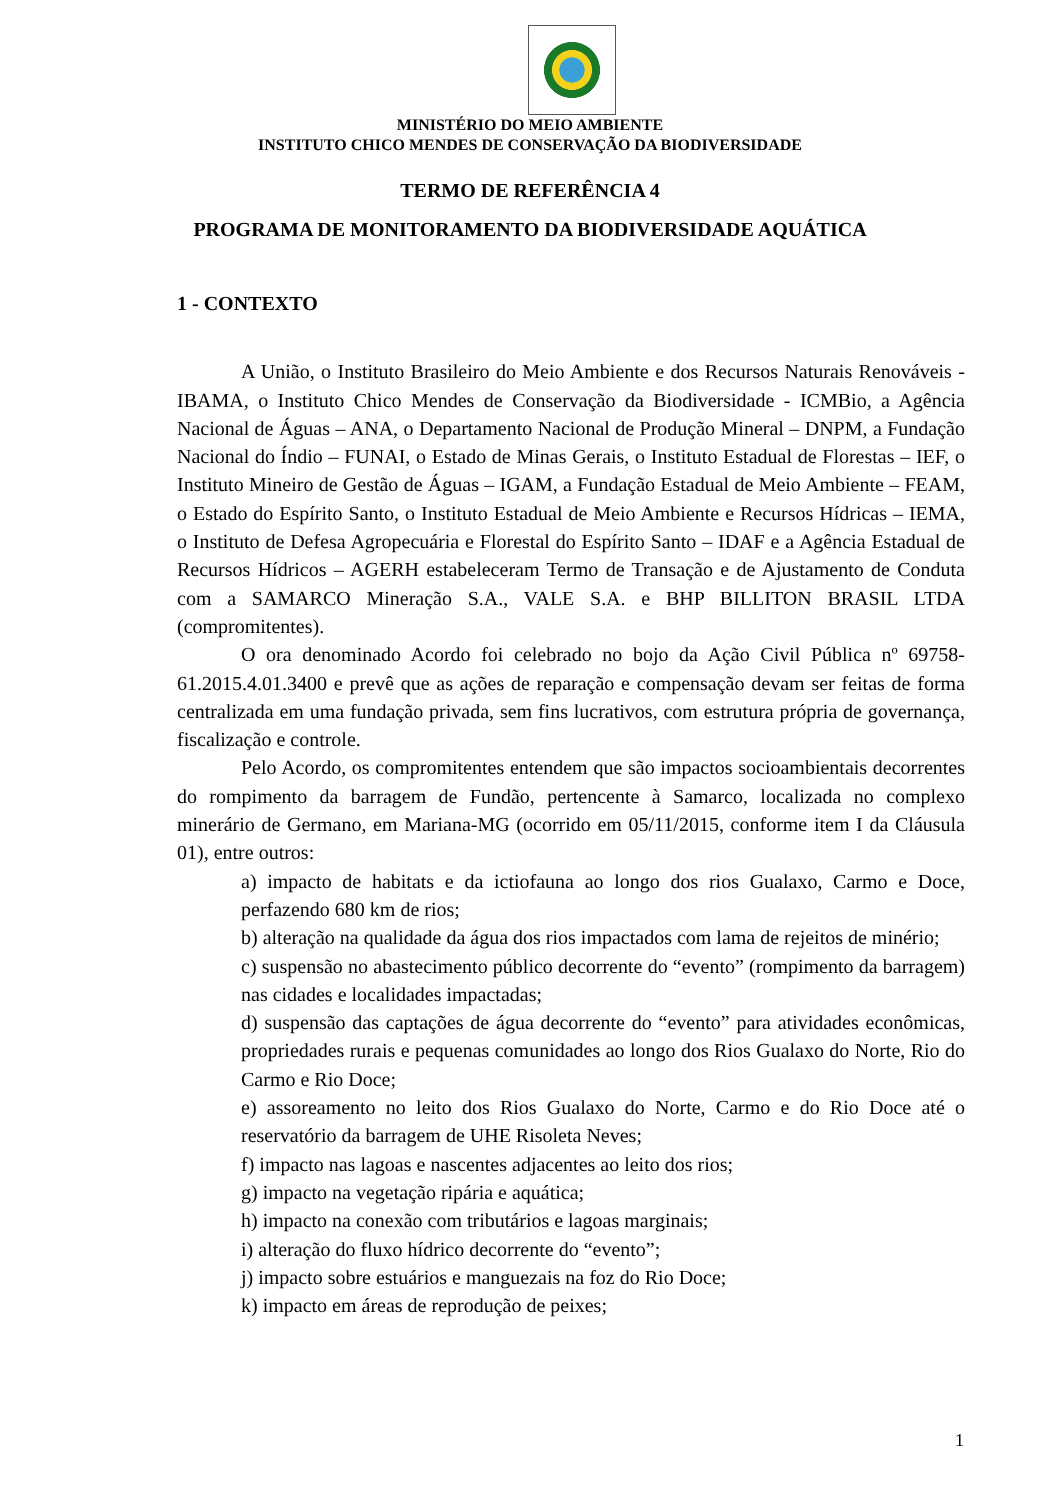MINISTÉRIO DO MEIO AMBIENTE
INSTITUTO CHICO MENDES DE CONSERVAÇÃO DA BIODIVERSIDADE
TERMO DE REFERÊNCIA 4
PROGRAMA DE MONITORAMENTO DA BIODIVERSIDADE AQUÁTICA
1 - CONTEXTO
A União, o Instituto Brasileiro do Meio Ambiente e dos Recursos Naturais Renováveis - IBAMA, o Instituto Chico Mendes de Conservação da Biodiversidade - ICMBio, a Agência Nacional de Águas – ANA, o Departamento Nacional de Produção Mineral – DNPM, a Fundação Nacional do Índio – FUNAI, o Estado de Minas Gerais, o Instituto Estadual de Florestas – IEF, o Instituto Mineiro de Gestão de Águas – IGAM, a Fundação Estadual de Meio Ambiente – FEAM, o Estado do Espírito Santo, o Instituto Estadual de Meio Ambiente e Recursos Hídricas – IEMA, o Instituto de Defesa Agropecuária e Florestal do Espírito Santo – IDAF e a Agência Estadual de Recursos Hídricos – AGERH estabeleceram Termo de Transação e de Ajustamento de Conduta com a SAMARCO Mineração S.A., VALE S.A. e BHP BILLITON BRASIL LTDA (compromitentes).
O ora denominado Acordo foi celebrado no bojo da Ação Civil Pública nº 69758-61.2015.4.01.3400 e prevê que as ações de reparação e compensação devam ser feitas de forma centralizada em uma fundação privada, sem fins lucrativos, com estrutura própria de governança, fiscalização e controle.
Pelo Acordo, os compromitentes entendem que são impactos socioambientais decorrentes do rompimento da barragem de Fundão, pertencente à Samarco, localizada no complexo minerário de Germano, em Mariana-MG (ocorrido em 05/11/2015, conforme item I da Cláusula 01), entre outros:
a) impacto de habitats e da ictiofauna ao longo dos rios Gualaxo, Carmo e Doce, perfazendo 680 km de rios;
b) alteração na qualidade da água dos rios impactados com lama de rejeitos de minério;
c) suspensão no abastecimento público decorrente do “evento” (rompimento da barragem) nas cidades e localidades impactadas;
d) suspensão das captações de água decorrente do “evento” para atividades econômicas, propriedades rurais e pequenas comunidades ao longo dos Rios Gualaxo do Norte, Rio do Carmo e Rio Doce;
e) assoreamento no leito dos Rios Gualaxo do Norte, Carmo e do Rio Doce até o reservatório da barragem de UHE Risoleta Neves;
f) impacto nas lagoas e nascentes adjacentes ao leito dos rios;
g) impacto na vegetação ripária e aquática;
h) impacto na conexão com tributários e lagoas marginais;
i) alteração do fluxo hídrico decorrente do “evento”;
j) impacto sobre estuários e manguezais na foz do Rio Doce;
k) impacto em áreas de reprodução de peixes;
1